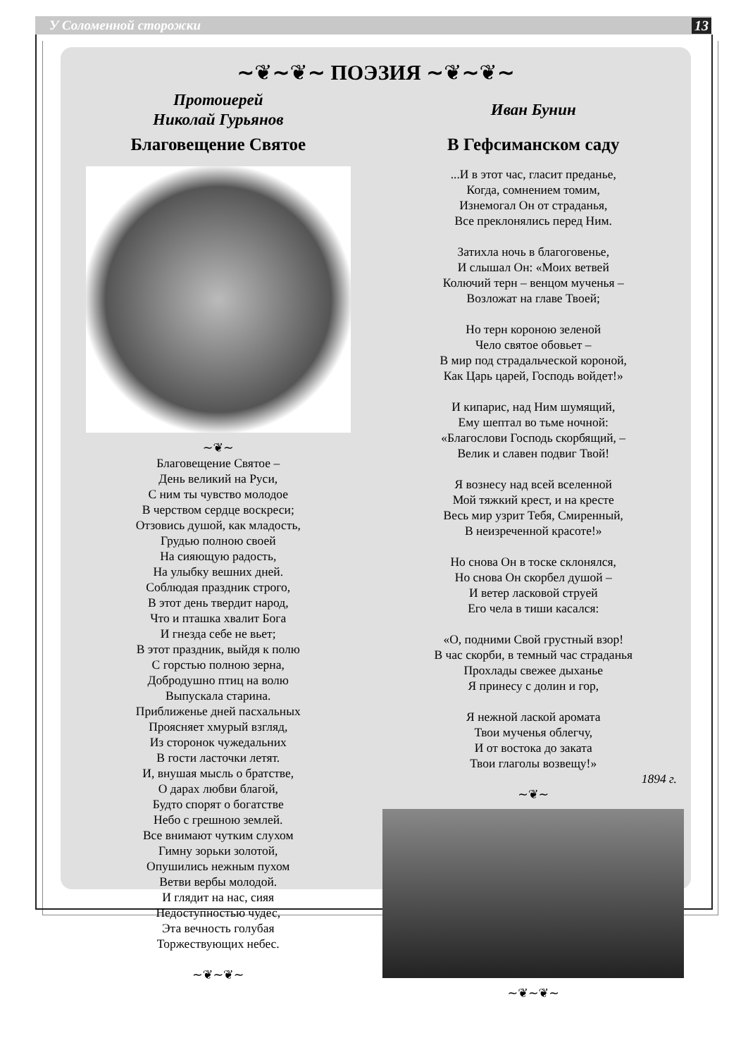У Соломенной сторожки 13
~❦~❦~ ПОЭЗИЯ ~❦~❦~
Протоиерей
Николай Гурьянов
Благовещение Святое
~❦~
Благовещение Святое –
День великий на Руси,
С ним ты чувство молодое
В черством сердце воскреси;
Отзовись душой, как младость,
Грудью полною своей
На сияющую радость,
На улыбку вешних дней.
Соблюдая праздник строго,
В этот день твердит народ,
Что и пташка хвалит Бога
И гнезда себе не вьет;
В этот праздник, выйдя к полю
С горстью полною зерна,
Добродушно птиц на волю
Выпускала старина.
Приближенье дней пасхальных
Проясняет хмурый взгляд,
Из сторонок чужедальних
В гости ласточки летят.
И, внушая мысль о братстве,
О дарах любви благой,
Будто спорят о богатстве
Небо с грешною землей.
Все внимают чутким слухом
Гимну зорьки золотой,
Опушились нежным пухом
Ветви вербы молодой.
И глядит на нас, сияя
Недоступностью чудес,
Эта вечность голубая
Торжествующих небес.
~❦~❦~
Иван Бунин
В Гефсиманском саду
...И в этот час, гласит преданье,
Когда, сомнением томим,
Изнемогал Он от страданья,
Все преклонялись перед Ним.
Затихла ночь в благоговенье,
И слышал Он: «Моих ветвей
Колючий терн – венцом мученья –
Возложат на главе Твоей;
Но терн короною зеленой
Чело святое обовьет –
В мир под страдальческой короной,
Как Царь царей, Господь войдет!»
И кипарис, над Ним шумящий,
Ему шептал во тьме ночной:
«Благослови Господь скорбящий, –
Велик и славен подвиг Твой!
Я вознесу над всей вселенной
Мой тяжкий крест, и на кресте
Весь мир узрит Тебя, Смиренный,
В неизреченной красоте!»
Но снова Он в тоске склонялся,
Но снова Он скорбел душой –
И ветер ласковой струей
Его чела в тиши касался:
«О, подними Свой грустный взор!
В час скорби, в темный час страданья
Прохлады свежее дыханье
Я принесу с долин и гор,
Я нежной лаской аромата
Твои мученья облегчу,
И от востока до заката
Твои глаголы возвещу!»
1894 г.
~❦~
~❦~❦~